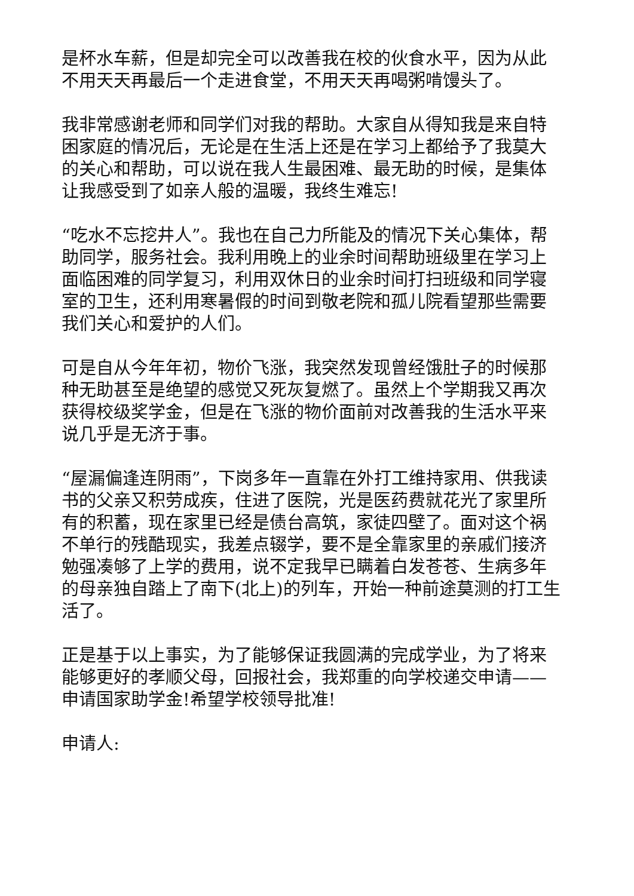是杯水车薪，但是却完全可以改善我在校的伙食水平，因为从此不用天天再最后一个走进食堂，不用天天再喝粥啃馒头了。
我非常感谢老师和同学们对我的帮助。大家自从得知我是来自特困家庭的情况后，无论是在生活上还是在学习上都给予了我莫大的关心和帮助，可以说在我人生最困难、最无助的时候，是集体让我感受到了如亲人般的温暖，我终生难忘!
“吃水不忘挖井人”。我也在自己力所能及的情况下关心集体，帮助同学，服务社会。我利用晚上的业余时间帮助班级里在学习上面临困难的同学复习，利用双休日的业余时间打扫班级和同学寝室的卫生，还利用寒暑假的时间到敬老院和孤儿院看望那些需要我们关心和爱护的人们。
可是自从今年年初，物价飞涨，我突然发现曾经饿肚子的时候那种无助甚至是绝望的感觉又死灰复燃了。虽然上个学期我又再次获得校级奖学金，但是在飞涨的物价面前对改善我的生活水平来说几乎是无济于事。
“屋漏偏逢连阴雨”，下岗多年一直靠在外打工维持家用、供我读书的父亲又积劳成疾，住进了医院，光是医药费就花光了家里所有的积蓄，现在家里已经是债台高筑，家徒四壁了。面对这个祸不单行的残酷现实，我差点辍学，要不是全靠家里的亲戚们接济勉强凑够了上学的费用，说不定我早已瞒着白发苍苍、生病多年的母亲独自踏上了南下(北上)的列车，开始一种前途莫测的打工生活了。
正是基于以上事实，为了能够保证我圆满的完成学业，为了将来能够更好的孝顺父母，回报社会，我郑重的向学校递交申请——申请国家助学金!希望学校领导批准!
申请人: